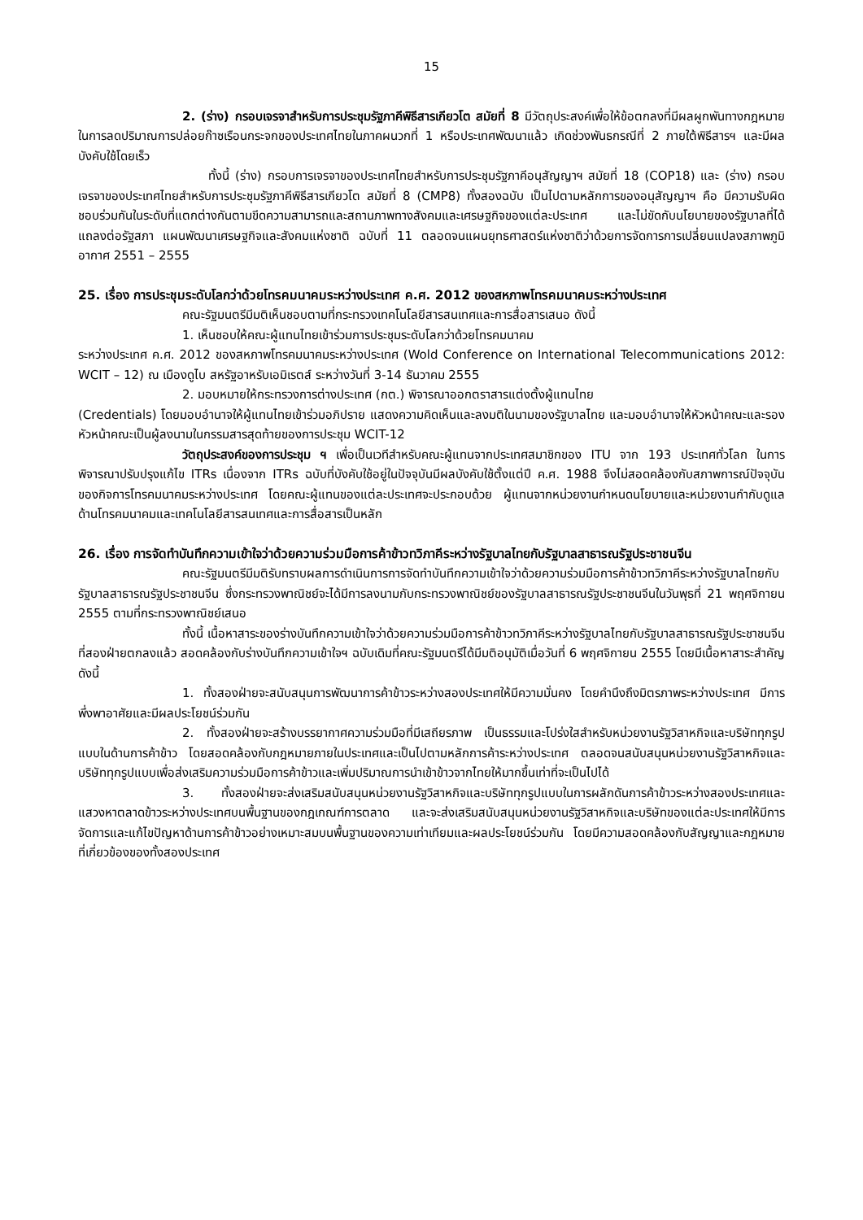15
2. (ร่าง) กรอบเจรจาสำหรับการประชุมรัฐภาคีพิธีสารเกียวโต สมัยที่ 8 มีวัตถุประสงค์เพื่อให้ข้อตกลงที่มีผลผูกพันทางกฎหมายในการลดปริมาณการปล่อยก๊าซเรือนกระจกของประเทศไทยในภาคผนวกที่ 1 หรือประเทศพัฒนาแล้ว เกิดช่วงพันธกรณีที่ 2 ภายใต้พิธีสารฯ และมีผลบังคับใช้โดยเร็ว
ทั้งนี้ (ร่าง) กรอบการเจรจาของประเทศไทยสำหรับการประชุมรัฐภาคีอนุสัญญาฯ สมัยที่ 18 (COP18) และ (ร่าง) กรอบเจรจาของประเทศไทยสำหรับการประชุมรัฐภาคีพิธีสารเกียวโต สมัยที่ 8 (CMP8) ทั้งสองฉบับ เป็นไปตามหลักการของอนุสัญญาฯ คือ มีความรับผิดชอบร่วมกันในระดับที่แตกต่างกันตามขีดความสามารถและสถานภาพทางสังคมและเศรษฐกิจของแต่ละประเทศ และไม่ขัดกับนโยบายของรัฐบาลที่ได้แถลงต่อรัฐสภา แผนพัฒนาเศรษฐกิจและสังคมแห่งชาติ ฉบับที่ 11 ตลอดจนแผนยุทธศาสตร์แห่งชาติว่าด้วยการจัดการการเปลี่ยนแปลงสภาพภูมิอากาศ 2551 – 2555
25. เรื่อง การประชุมระดับโลกว่าด้วยโทรคมนาคมระหว่างประเทศ ค.ศ. 2012 ของสหภาพโทรคมนาคมระหว่างประเทศ
คณะรัฐมนตรีมีมติเห็นชอบตามที่กระทรวงเทคโนโลยีสารสนเทศและการสื่อสารเสนอ ดังนี้
1. เห็นชอบให้คณะผู้แทนไทยเข้าร่วมการประชุมระดับโลกว่าด้วยโทรคมนาคม
ระหว่างประเทศ ค.ศ. 2012 ของสหภาพโทรคมนาคมระหว่างประเทศ (Wold Conference on International Telecommunications 2012: WCIT – 12) ณ เมืองดูไบ สหรัฐอาหรับเอมิเรตส์ ระหว่างวันที่ 3-14 ธันวาคม 2555
2. มอบหมายให้กระทรวงการต่างประเทศ (กต.) พิจารณาออกตราสารแต่งตั้งผู้แทนไทย
(Credentials) โดยมอบอำนาจให้ผู้แทนไทยเข้าร่วมอภิปราย แสดงความคิดเห็นและลงมติในนามของรัฐบาลไทย และมอบอำนาจให้หัวหน้าคณะและรองหัวหน้าคณะเป็นผู้ลงนามในกรรมสารสุดท้ายของการประชุม WCIT-12
วัตถุประสงค์ของการประชุม ฯ เพื่อเป็นเวทีสำหรับคณะผู้แทนจากประเทศสมาชิกของ ITU จาก 193 ประเทศทั่วโลก ในการพิจารณาปรับปรุงแก้ไข ITRs เนื่องจาก ITRs ฉบับที่บังคับใช้อยู่ในปัจจุบันมีผลบังคับใช้ตั้งแต่ปี ค.ศ. 1988 จึงไม่สอดคล้องกับสภาพการณ์ปัจจุบันของกิจการโทรคมนาคมระหว่างประเทศ โดยคณะผู้แทนของแต่ละประเทศจะประกอบด้วย ผู้แทนจากหน่วยงานกำหนดนโยบายและหน่วยงานกำกับดูแลด้านโทรคมนาคมและเทคโนโลยีสารสนเทศและการสื่อสารเป็นหลัก
26. เรื่อง การจัดทำบันทึกความเข้าใจว่าด้วยความร่วมมือการค้าข้าวทวิภาคีระหว่างรัฐบาลไทยกับรัฐบาลสาธารณรัฐประชาชนจีน
คณะรัฐมนตรีมีมติรับทราบผลการดำเนินการการจัดทำบันทึกความเข้าใจว่าด้วยความร่วมมือการค้าข้าวทวิภาคีระหว่างรัฐบาลไทยกับรัฐบาลสาธารณรัฐประชาชนจีน ซึ่งกระทรวงพาณิชย์จะได้มีการลงนามกับกระทรวงพาณิชย์ของรัฐบาลสาธารณรัฐประชาชนจีนในวันพุธที่ 21 พฤศจิกายน 2555 ตามที่กระทรวงพาณิชย์เสนอ
ทั้งนี้ เนื้อหาสาระของร่างบันทึกความเข้าใจว่าด้วยความร่วมมือการค้าข้าวทวิภาคีระหว่างรัฐบาลไทยกับรัฐบาลสาธารณรัฐประชาชนจีนที่สองฝ่ายตกลงแล้ว สอดคล้องกับร่างบันทึกความเข้าใจฯ ฉบับเดิมที่คณะรัฐมนตรีได้มีมติอนุมัติเมื่อวันที่ 6 พฤศจิกายน 2555 โดยมีเนื้อหาสาระสำคัญดังนี้
1. ทั้งสองฝ่ายจะสนับสนุนการพัฒนาการค้าข้าวระหว่างสองประเทศให้มีความมั่นคง โดยคำนึงถึงมิตรภาพระหว่างประเทศ มีการพึ่งพาอาศัยและมีผลประโยชน์ร่วมกัน
2. ทั้งสองฝ่ายจะสร้างบรรยากาศความร่วมมือที่มีเสถียรภาพ เป็นธรรมและโปร่งใสสำหรับหน่วยงานรัฐวิสาหกิจและบริษัททุกรูปแบบในด้านการค้าข้าว โดยสอดคล้องกับกฎหมายภายในประเทศและเป็นไปตามหลักการค้าระหว่างประเทศ ตลอดจนสนับสนุนหน่วยงานรัฐวิสาหกิจและบริษัททุกรูปแบบเพื่อส่งเสริมความร่วมมือการค้าข้าวและเพิ่มปริมาณการนำเข้าข้าวจากไทยให้มากขึ้นเท่าที่จะเป็นไปได้
3. ทั้งสองฝ่ายจะส่งเสริมสนับสนุนหน่วยงานรัฐวิสาหกิจและบริษัททุกรูปแบบในการผลักดันการค้าข้าวระหว่างสองประเทศและแสวงหาตลาดข้าวระหว่างประเทศบนพื้นฐานของกฎเกณฑ์การตลาด และจะส่งเสริมสนับสนุนหน่วยงานรัฐวิสาหกิจและบริษัทของแต่ละประเทศให้มีการจัดการและแก้ไขปัญหาด้านการค้าข้าวอย่างเหมาะสมบนพื้นฐานของความเท่าเทียมและผลประโยชน์ร่วมกัน โดยมีความสอดคล้องกับสัญญาและกฎหมายที่เกี่ยวข้องของทั้งสองประเทศ